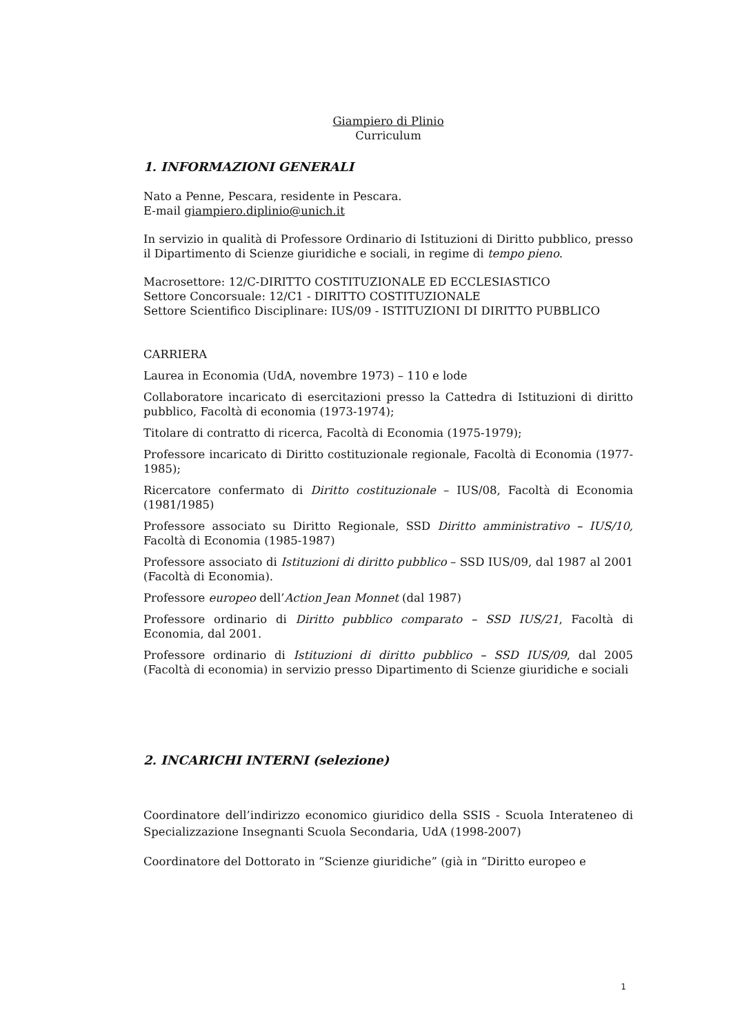Giampiero di Plinio
Curriculum
1. INFORMAZIONI GENERALI
Nato a Penne, Pescara, residente in Pescara.
E-mail giampiero.diplinio@unich.it
In servizio in qualità di Professore Ordinario di Istituzioni di Diritto pubblico, presso il Dipartimento di Scienze giuridiche e sociali, in regime di tempo pieno.
Macrosettore: 12/C-DIRITTO COSTITUZIONALE ED ECCLESIASTICO
Settore Concorsuale: 12/C1 - DIRITTO COSTITUZIONALE
Settore Scientifico Disciplinare: IUS/09 - ISTITUZIONI DI DIRITTO PUBBLICO
CARRIERA
Laurea in Economia (UdA, novembre 1973) – 110 e lode
Collaboratore incaricato di esercitazioni presso la Cattedra di Istituzioni di diritto pubblico, Facoltà di economia (1973-1974);
Titolare di contratto di ricerca, Facoltà di Economia (1975-1979);
Professore incaricato di Diritto costituzionale regionale, Facoltà di Economia (1977-1985);
Ricercatore confermato di Diritto costituzionale – IUS/08, Facoltà di Economia (1981/1985)
Professore associato su Diritto Regionale, SSD Diritto amministrativo – IUS/10, Facoltà di Economia (1985-1987)
Professore associato di Istituzioni di diritto pubblico – SSD IUS/09, dal 1987 al 2001 (Facoltà di Economia).
Professore europeo dell’Action Jean Monnet (dal 1987)
Professore ordinario di Diritto pubblico comparato – SSD IUS/21, Facoltà di Economia, dal 2001.
Professore ordinario di Istituzioni di diritto pubblico – SSD IUS/09, dal 2005 (Facoltà di economia) in servizio presso Dipartimento di Scienze giuridiche e sociali
2. INCARICHI INTERNI (selezione)
Coordinatore dell’indirizzo economico giuridico della SSIS - Scuola Interateneo di Specializzazione Insegnanti Scuola Secondaria, UdA (1998-2007)
Coordinatore del Dottorato in “Scienze giuridiche” (già in “Diritto europeo e
1